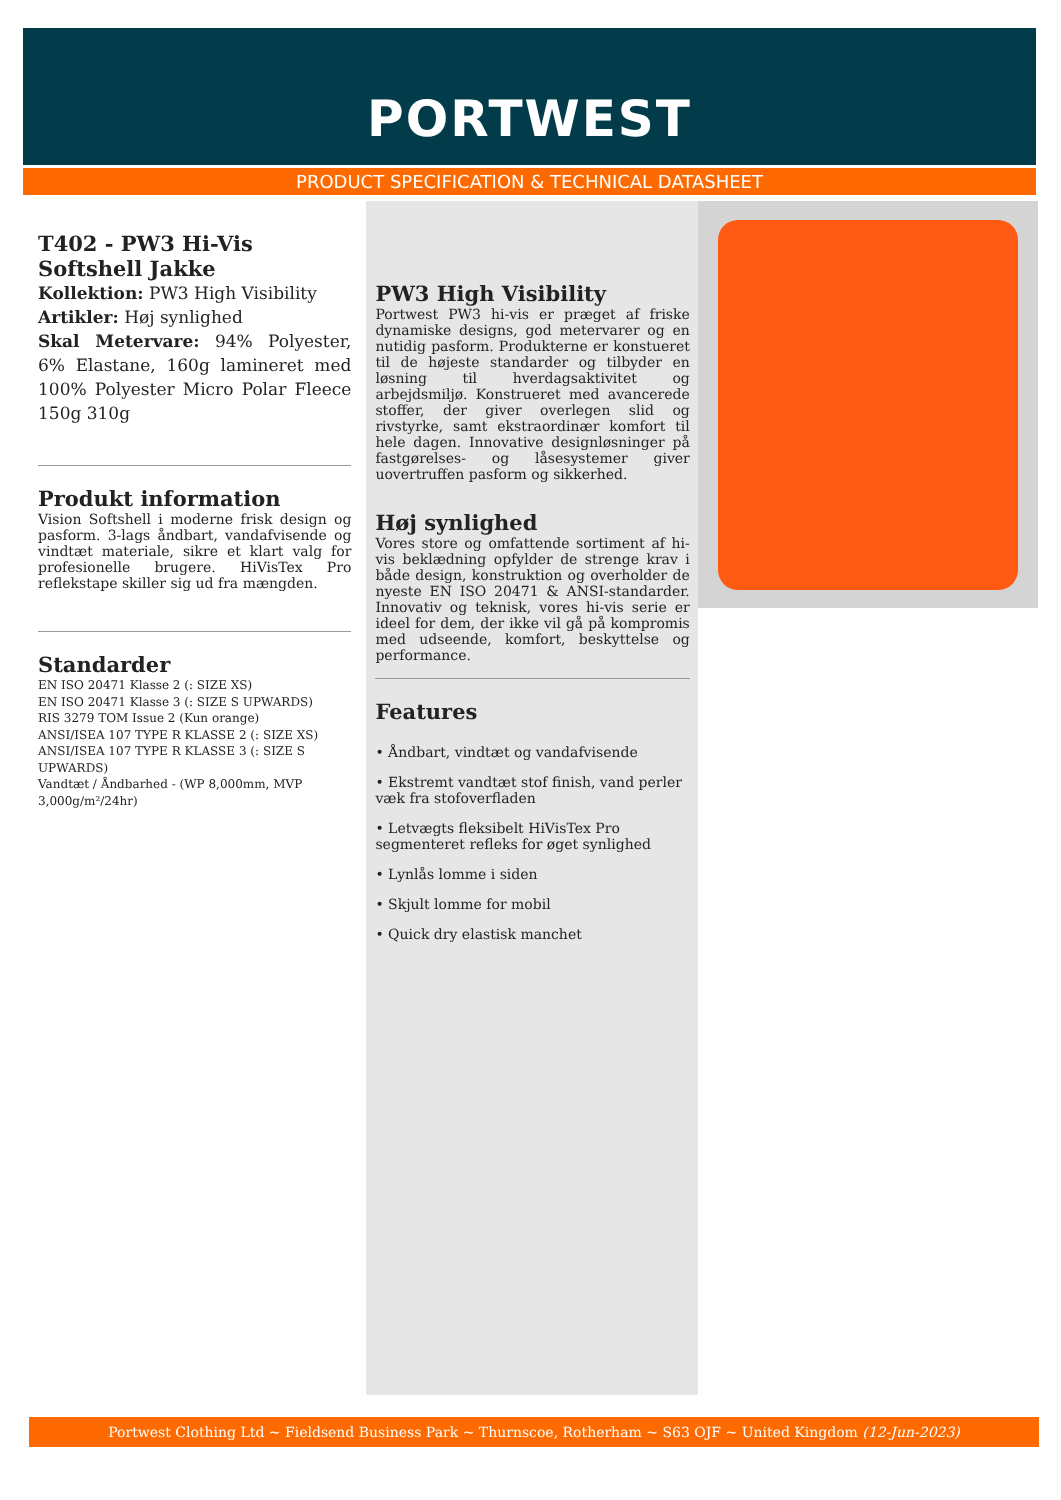PORTWEST
PRODUCT SPECIFICATION & TECHNICAL DATASHEET
T402 - PW3 Hi-Vis Softshell Jakke
Kollektion: PW3 High Visibility
Artikler: Høj synlighed
Skal Metervare: 94% Polyester, 6% Elastane, 160g lamineret med 100% Polyester Micro Polar Fleece 150g 310g
Produkt information
Vision Softshell i moderne frisk design og pasform. 3-lags åndbart, vandafvisende og vindtæt materiale, sikre et klart valg for profesionelle brugere. HiVisTex Pro reflekstape skiller sig ud fra mængden.
Standarder
EN ISO 20471 Klasse 2 (: SIZE XS)
EN ISO 20471 Klasse 3 (: SIZE S UPWARDS)
RIS 3279 TOM Issue 2 (Kun orange)
ANSI/ISEA 107 TYPE R KLASSE 2 (: SIZE XS)
ANSI/ISEA 107 TYPE R KLASSE 3 (: SIZE S UPWARDS)
Vandtæt / Åndbarhed - (WP 8,000mm, MVP 3,000g/m²/24hr)
PW3 High Visibility
Portwest PW3 hi-vis er præget af friske dynamiske designs, god metervarer og en nutidig pasform. Produkterne er konstueret til de højeste standarder og tilbyder en løsning til hverdagsaktivitet og arbejdsmiljø. Konstrueret med avancerede stoffer, der giver overlegen slid og rivstyrke, samt ekstraordinær komfort til hele dagen. Innovative designløsninger på fastgørelses- og låsesystemer giver uovertruffen pasform og sikkerhed.
Høj synlighed
Vores store og omfattende sortiment af hi-vis beklædning opfylder de strenge krav i både design, konstruktion og overholder de nyeste EN ISO 20471 & ANSI-standarder. Innovativ og teknisk, vores hi-vis serie er ideel for dem, der ikke vil gå på kompromis med udseende, komfort, beskyttelse og performance.
Features
• Åndbart, vindtæt og vandafvisende
• Ekstremt vandtæt stof finish, vand perler væk fra stofoverfladen
• Letvægts fleksibelt HiVisTex Pro segmenteret refleks for øget synlighed
• Lynlås lomme i siden
• Skjult lomme for mobil
• Quick dry elastisk manchet
Portwest Clothing Ltd ~ Fieldsend Business Park ~ Thurnscoe, Rotherham ~ S63 OJF ~ United Kingdom (12-Jun-2023)